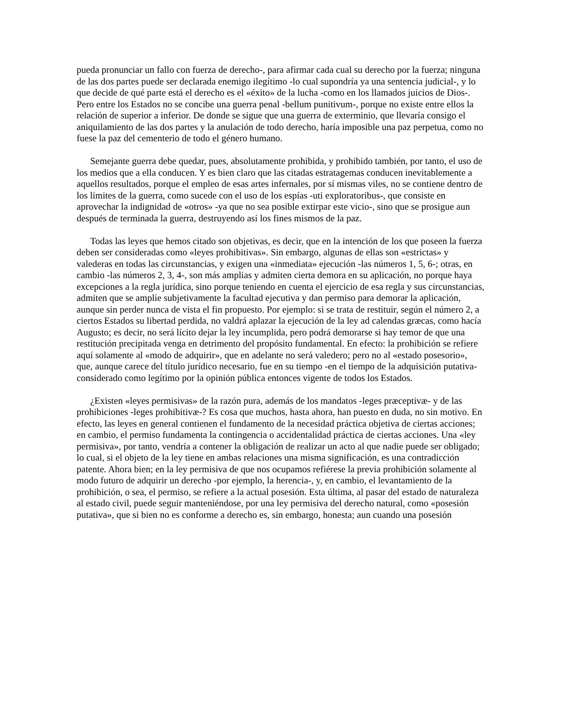pueda pronunciar un fallo con fuerza de derecho-, para afirmar cada cual su derecho por la fuerza; ninguna de las dos partes puede ser declarada enemigo ilegítimo -lo cual supondría ya una sentencia judicial-, y lo que decide de qué parte está el derecho es el «éxito» de la lucha -como en los llamados juicios de Dios-. Pero entre los Estados no se concibe una guerra penal -bellum punitivum-, porque no existe entre ellos la relación de superior a inferior. De donde se sigue que una guerra de exterminio, que llevaría consigo el aniquilamiento de las dos partes y la anulación de todo derecho, haría imposible una paz perpetua, como no fuese la paz del cementerio de todo el género humano.
Semejante guerra debe quedar, pues, absolutamente prohibida, y prohibido también, por tanto, el uso de los medios que a ella conducen. Y es bien claro que las citadas estratagemas conducen inevitablemente a aquellos resultados, porque el empleo de esas artes infernales, por sí mismas viles, no se contiene dentro de los límites de la guerra, como sucede con el uso de los espías -uti exploratoribus-, que consiste en aprovechar la indignidad de «otros» -ya que no sea posible extirpar este vicio-, sino que se prosigue aun después de terminada la guerra, destruyendo así los fines mismos de la paz.
Todas las leyes que hemos citado son objetivas, es decir, que en la intención de los que poseen la fuerza deben ser consideradas como «leyes prohibitivas». Sin embargo, algunas de ellas son «estrictas» y valederas en todas las circunstancias, y exigen una «inmediata» ejecución -las números 1, 5, 6-; otras, en cambio -las números 2, 3, 4-, son más amplias y admiten cierta demora en su aplicación, no porque haya excepciones a la regla jurídica, sino porque teniendo en cuenta el ejercicio de esa regla y sus circunstancias, admiten que se amplíe subjetivamente la facultad ejecutiva y dan permiso para demorar la aplicación, aunque sin perder nunca de vista el fin propuesto. Por ejemplo: si se trata de restituir, según el número 2, a ciertos Estados su libertad perdida, no valdrá aplazar la ejecución de la ley ad calendas græcas, como hacía Augusto; es decir, no será lícito dejar la ley incumplida, pero podrá demorarse si hay temor de que una restitución precipitada venga en detrimento del propósito fundamental. En efecto: la prohibición se refiere aquí solamente al «modo de adquirir», que en adelante no será valedero; pero no al «estado posesorio», que, aunque carece del título jurídico necesario, fue en su tiempo -en el tiempo de la adquisición putativa- considerado como legítimo por la opinión pública entonces vigente de todos los Estados.
¿Existen «leyes permisivas» de la razón pura, además de los mandatos -leges præceptivæ- y de las prohibiciones -leges prohibitivæ-? Es cosa que muchos, hasta ahora, han puesto en duda, no sin motivo. En efecto, las leyes en general contienen el fundamento de la necesidad práctica objetiva de ciertas acciones; en cambio, el permiso fundamenta la contingencia o accidentalidad práctica de ciertas acciones. Una «ley permisiva», por tanto, vendría a contener la obligación de realizar un acto al que nadie puede ser obligado; lo cual, si el objeto de la ley tiene en ambas relaciones una misma significación, es una contradicción patente. Ahora bien; en la ley permisiva de que nos ocupamos refiérese la previa prohibición solamente al modo futuro de adquirir un derecho -por ejemplo, la herencia-, y, en cambio, el levantamiento de la prohibición, o sea, el permiso, se refiere a la actual posesión. Esta última, al pasar del estado de naturaleza al estado civil, puede seguir manteniéndose, por una ley permisiva del derecho natural, como «posesión putativa», que si bien no es conforme a derecho es, sin embargo, honesta; aun cuando una posesión